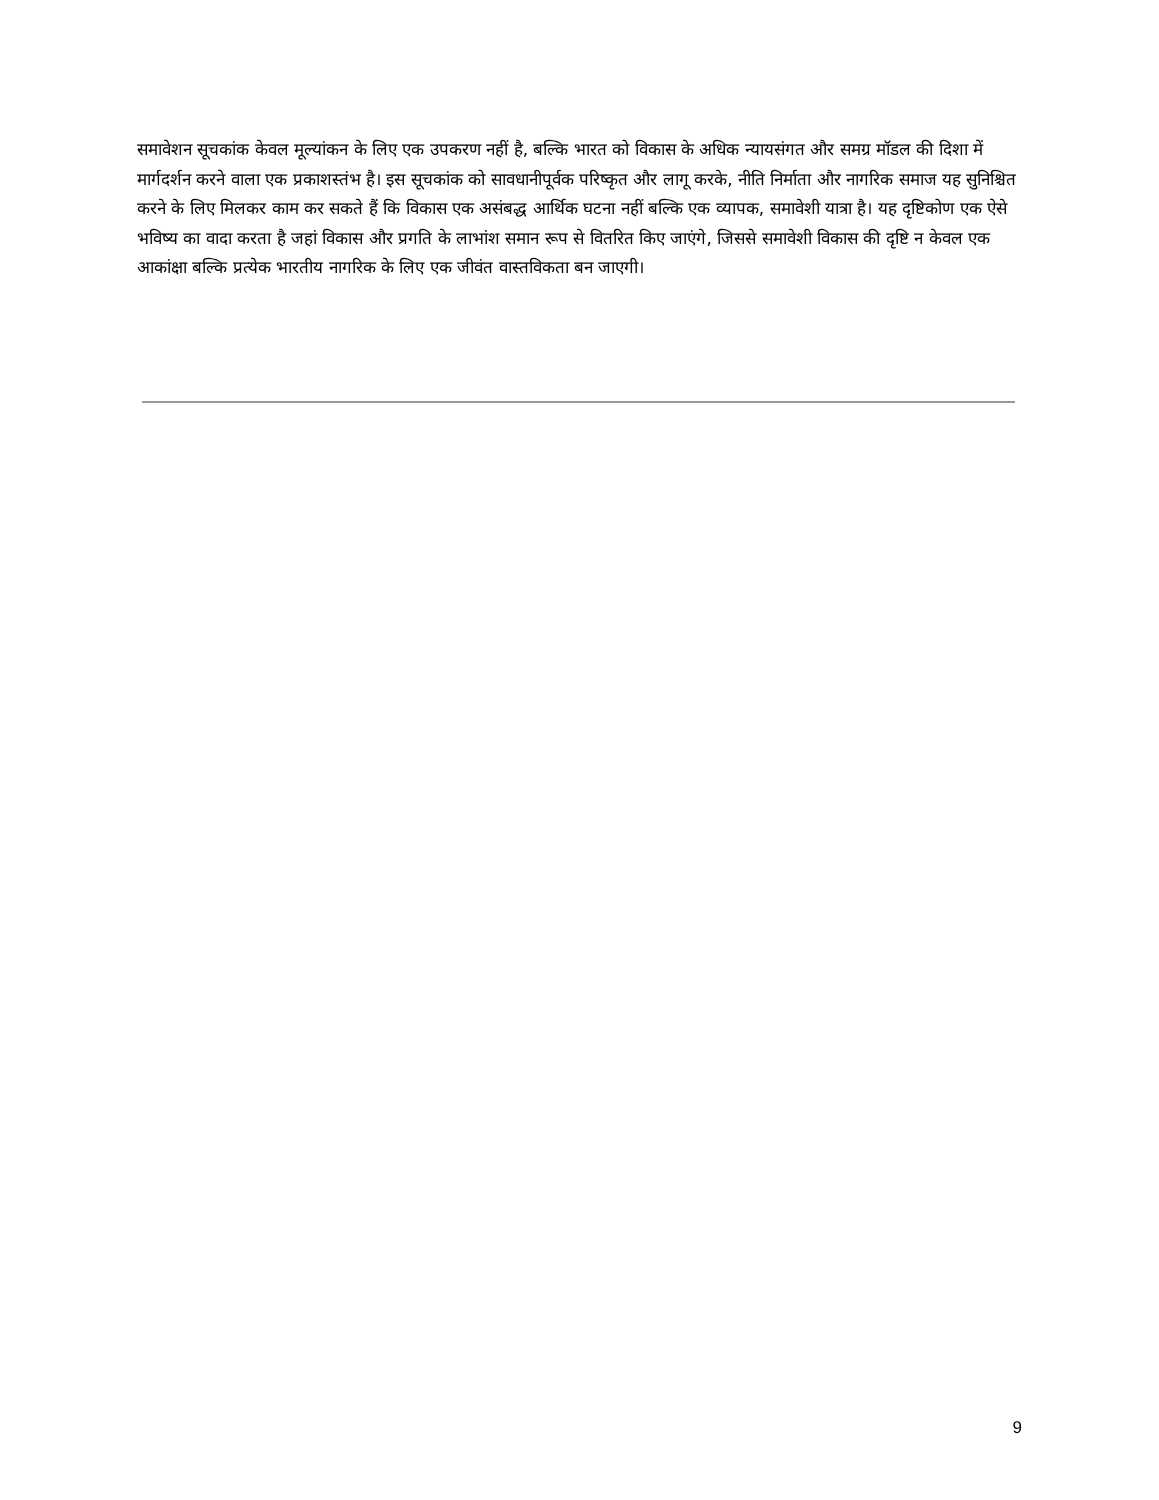समावेशन सूचकांक केवल मूल्यांकन के लिए एक उपकरण नहीं है, बल्कि भारत को विकास के अधिक न्यायसंगत और समग्र मॉडल की दिशा में मार्गदर्शन करने वाला एक प्रकाशस्तंभ है। इस सूचकांक को सावधानीपूर्वक परिष्कृत और लागू करके, नीति निर्माता और नागरिक समाज यह सुनिश्चित करने के लिए मिलकर काम कर सकते हैं कि विकास एक असंबद्ध आर्थिक घटना नहीं बल्कि एक व्यापक, समावेशी यात्रा है। यह दृष्टिकोण एक ऐसे भविष्य का वादा करता है जहां विकास और प्रगति के लाभांश समान रूप से वितरित किए जाएंगे, जिससे समावेशी विकास की दृष्टि न केवल एक आकांक्षा बल्कि प्रत्येक भारतीय नागरिक के लिए एक जीवंत वास्तविकता बन जाएगी।
9